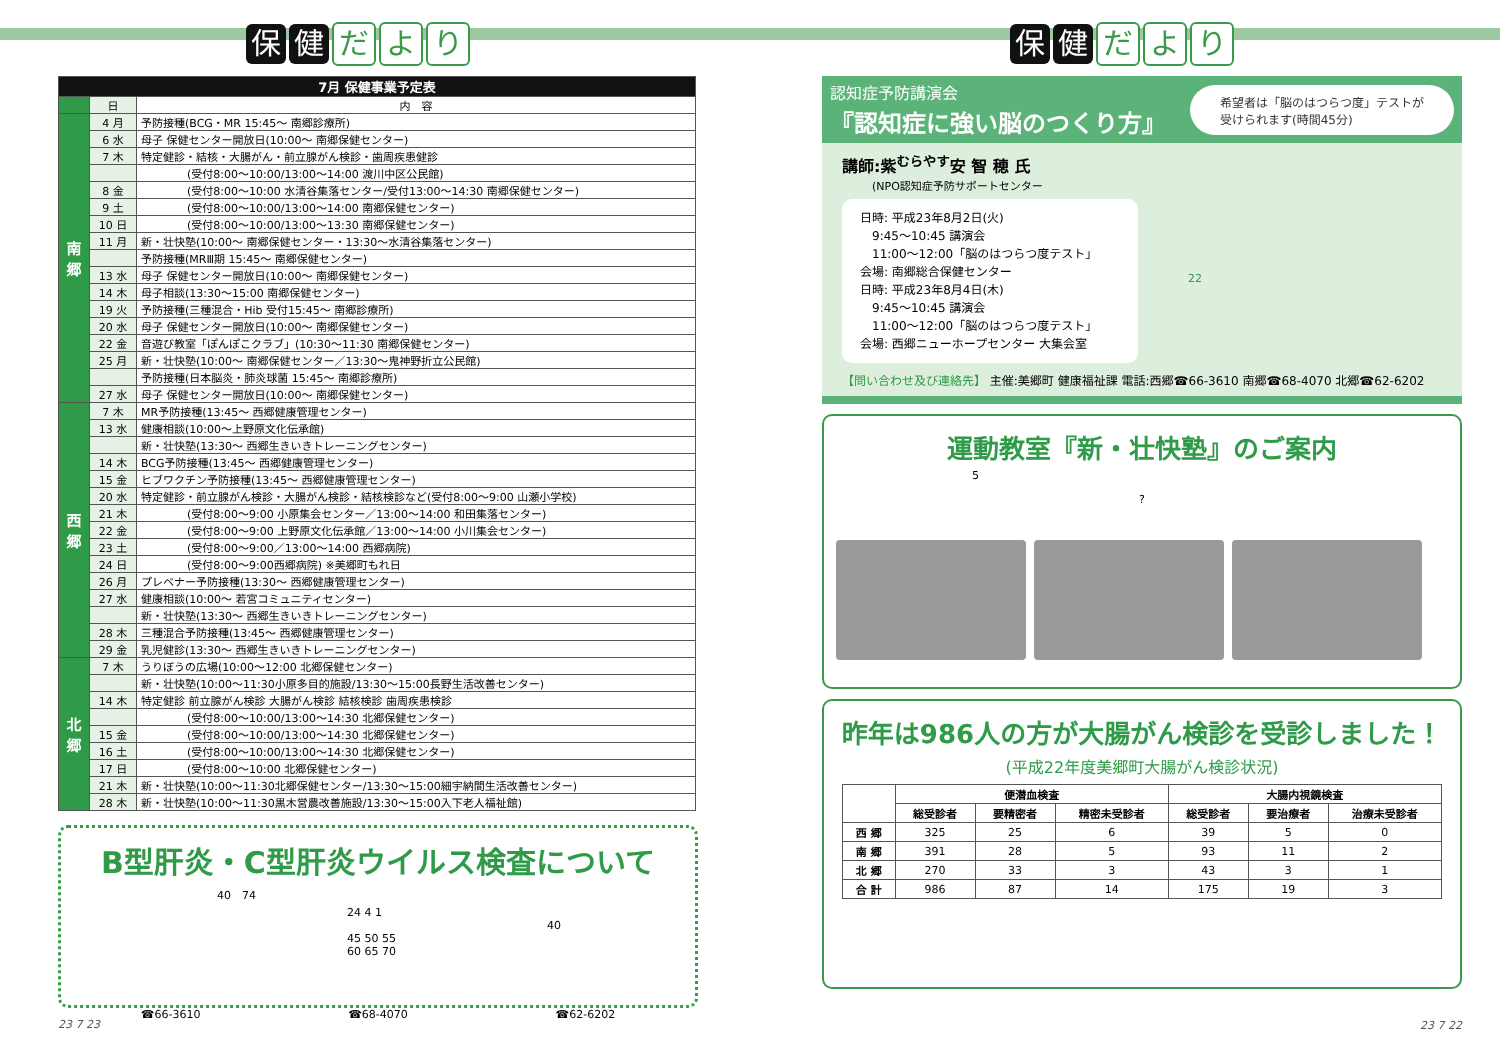保健 だ よ り
| 7月 保健事業予定表 | | |
| --- | --- | --- |
| | 日 | 内 容 |
| 南 郷 | 4 月 | 予防接種(BCG・MR 15:45～ 南郷診療所) |
| | 6 水 | 母子 保健センター開放日(10:00～ 南郷保健センター) |
| | 7 木 | 特定健診・結核・大腸がん・前立腺がん検診・歯周疾患健診 |
| | | (受付8:00～10:00/13:00～14:00 渡川中区公民館) |
| | 8 金 | (受付8:00～10:00 水清谷集落センター/受付13:00～14:30 南郷保健センター) |
| | 9 土 | (受付8:00～10:00/13:00～14:00 南郷保健センター) |
| | 10 日 | (受付8:00～10:00/13:00～13:30 南郷保健センター) |
| | 11 月 | 新・壮快塾(10:00～ 南郷保健センター・13:30～水清谷集落センター) |
| | | 予防接種(MRⅢ期 15:45～ 南郷保健センター) |
| | 13 水 | 母子 保健センター開放日(10:00～ 南郷保健センター) |
| | 14 木 | 母子相談(13:30～15:00 南郷保健センター) |
| | 19 火 | 予防接種(三種混合・Hib 受付15:45～ 南郷診療所) |
| | 20 水 | 母子 保健センター開放日(10:00～ 南郷保健センター) |
| | 22 金 | 音遊び教室「ぽんぽこクラブ」(10:30～11:30 南郷保健センター) |
| | 25 月 | 新・壮快塾(10:00～ 南郷保健センター／13:30～鬼神野折立公民館) |
| | | 予防接種(日本脳炎・肺炎球菌 15:45～ 南郷診療所) |
| | 27 水 | 母子 保健センター開放日(10:00～ 南郷保健センター) |
| 西 郷 | 7 木 | MR予防接種(13:45～ 西郷健康管理センター) |
| | 13 水 | 健康相談(10:00～上野原文化伝承館) |
| | | 新・壮快塾(13:30～ 西郷生きいきトレーニングセンター) |
| | 14 木 | BCG予防接種(13:45～ 西郷健康管理センター) |
| | 15 金 | ヒブワクチン予防接種(13:45～ 西郷健康管理センター) |
| | 20 水 | 特定健診・前立腺がん検診・大腸がん検診・結核検診など(受付8:00～9:00 山瀬小学校) |
| | 21 木 | (受付8:00～9:00 小原集会センター／13:00～14:00 和田集落センター) |
| | 22 金 | (受付8:00～9:00 上野原文化伝承館／13:00～14:00 小川集会センター) |
| | 23 土 | (受付8:00～9:00／13:00～14:00 西郷病院) |
| | 24 日 | (受付8:00～9:00西郷病院) ※美郷町もれ日 |
| | 26 月 | プレベナー予防接種(13:30～ 西郷健康管理センター) |
| | 27 水 | 健康相談(10:00～ 若宮コミュニティセンター) |
| | | 新・壮快塾(13:30～ 西郷生きいきトレーニングセンター) |
| | 28 木 | 三種混合予防接種(13:45～ 西郷健康管理センター) |
| | 29 金 | 乳児健診(13:30～ 西郷生きいきトレーニングセンター) |
| 北 郷 | 7 木 | うりぼうの広場(10:00～12:00 北郷保健センター) |
| | | 新・壮快塾(10:00～11:30小原多目的施設/13:30～15:00長野生活改善センター) |
| | 14 木 | 特定健診 前立腺がん検診 大腸がん検診 結核検診 歯周疾患検診 |
| | | (受付8:00～10:00/13:00～14:30 北郷保健センター) |
| | 15 金 | (受付8:00～10:00/13:00～14:30 北郷保健センター) |
| | 16 土 | (受付8:00～10:00/13:00～14:30 北郷保健センター) |
| | 17 日 | (受付8:00～10:00 北郷保健センター) |
| | 21 木 | 新・壮快塾(10:00～11:30北郷保健センター/13:30～15:00細宇納間生活改善センター) |
| | 28 木 | 新・壮快塾(10:00～11:30黒木営農改善施設/13:30～15:00入下老人福祉館) |
B型肝炎・C型肝炎ウイルス検査について
40　74
24 4 1 40 45 50 55 60 65 70
☎66-3610 ☎68-4070 ☎62-6202
23 7 23
保健 だ よ り
認知症予防講演会
『認知症に強い脳のつくり方』
希望者は「脳のはつらつ度」テストが
受けられます(時間45分)
講師:紫<sup>むらやす</sup>安 智 穂 氏
(NPO認知症予防サポートセンター
日時: 平成23年8月2日(火)
　9:45～10:45 講演会
　11:00～12:00「脳のはつらつ度テスト」
会場: 南郷総合保健センター
日時: 平成23年8月4日(木)
　9:45～10:45 講演会
　11:00～12:00「脳のはつらつ度テスト」
会場: 西郷ニューホープセンター 大集会室
22
【問い合わせ及び連絡先】 主催:美郷町 健康福祉課 電話:西郷☎66-3610 南郷☎68-4070 北郷☎62-6202
運動教室『新・壮快塾』のご案内
5
?
昨年は986人の方が大腸がん検診を受診しました！
(平成22年度美郷町大腸がん検診状況)
| | 便潜血検査 | | | 大腸内視鏡検査 | | |
| --- | --- | --- | --- | --- | --- | --- |
| | 総受診者 | 要精密者 | 精密未受診者 | 総受診者 | 要治療者 | 治療未受診者 |
| 西 郷 | 325 | 25 | 6 | 39 | 5 | 0 |
| 南 郷 | 391 | 28 | 5 | 93 | 11 | 2 |
| 北 郷 | 270 | 33 | 3 | 43 | 3 | 1 |
| 合 計 | 986 | 87 | 14 | 175 | 19 | 3 |
23 7 22